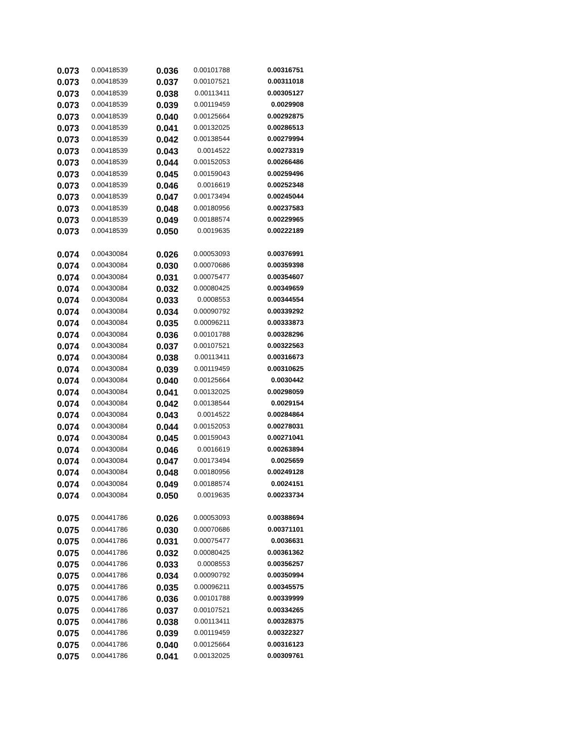| 0.073 | 0.00418539 | 0.036 | 0.00101788 | 0.00316751 |
| 0.073 | 0.00418539 | 0.037 | 0.00107521 | 0.00311018 |
| 0.073 | 0.00418539 | 0.038 | 0.00113411 | 0.00305127 |
| 0.073 | 0.00418539 | 0.039 | 0.00119459 | 0.0029908 |
| 0.073 | 0.00418539 | 0.040 | 0.00125664 | 0.00292875 |
| 0.073 | 0.00418539 | 0.041 | 0.00132025 | 0.00286513 |
| 0.073 | 0.00418539 | 0.042 | 0.00138544 | 0.00279994 |
| 0.073 | 0.00418539 | 0.043 | 0.0014522 | 0.00273319 |
| 0.073 | 0.00418539 | 0.044 | 0.00152053 | 0.00266486 |
| 0.073 | 0.00418539 | 0.045 | 0.00159043 | 0.00259496 |
| 0.073 | 0.00418539 | 0.046 | 0.0016619 | 0.00252348 |
| 0.073 | 0.00418539 | 0.047 | 0.00173494 | 0.00245044 |
| 0.073 | 0.00418539 | 0.048 | 0.00180956 | 0.00237583 |
| 0.073 | 0.00418539 | 0.049 | 0.00188574 | 0.00229965 |
| 0.073 | 0.00418539 | 0.050 | 0.0019635 | 0.00222189 |
| 0.074 | 0.00430084 | 0.026 | 0.00053093 | 0.00376991 |
| 0.074 | 0.00430084 | 0.030 | 0.00070686 | 0.00359398 |
| 0.074 | 0.00430084 | 0.031 | 0.00075477 | 0.00354607 |
| 0.074 | 0.00430084 | 0.032 | 0.00080425 | 0.00349659 |
| 0.074 | 0.00430084 | 0.033 | 0.0008553 | 0.00344554 |
| 0.074 | 0.00430084 | 0.034 | 0.00090792 | 0.00339292 |
| 0.074 | 0.00430084 | 0.035 | 0.00096211 | 0.00333873 |
| 0.074 | 0.00430084 | 0.036 | 0.00101788 | 0.00328296 |
| 0.074 | 0.00430084 | 0.037 | 0.00107521 | 0.00322563 |
| 0.074 | 0.00430084 | 0.038 | 0.00113411 | 0.00316673 |
| 0.074 | 0.00430084 | 0.039 | 0.00119459 | 0.00310625 |
| 0.074 | 0.00430084 | 0.040 | 0.00125664 | 0.0030442 |
| 0.074 | 0.00430084 | 0.041 | 0.00132025 | 0.00298059 |
| 0.074 | 0.00430084 | 0.042 | 0.00138544 | 0.0029154 |
| 0.074 | 0.00430084 | 0.043 | 0.0014522 | 0.00284864 |
| 0.074 | 0.00430084 | 0.044 | 0.00152053 | 0.00278031 |
| 0.074 | 0.00430084 | 0.045 | 0.00159043 | 0.00271041 |
| 0.074 | 0.00430084 | 0.046 | 0.0016619 | 0.00263894 |
| 0.074 | 0.00430084 | 0.047 | 0.00173494 | 0.0025659 |
| 0.074 | 0.00430084 | 0.048 | 0.00180956 | 0.00249128 |
| 0.074 | 0.00430084 | 0.049 | 0.00188574 | 0.0024151 |
| 0.074 | 0.00430084 | 0.050 | 0.0019635 | 0.00233734 |
| 0.075 | 0.00441786 | 0.026 | 0.00053093 | 0.00388694 |
| 0.075 | 0.00441786 | 0.030 | 0.00070686 | 0.00371101 |
| 0.075 | 0.00441786 | 0.031 | 0.00075477 | 0.0036631 |
| 0.075 | 0.00441786 | 0.032 | 0.00080425 | 0.00361362 |
| 0.075 | 0.00441786 | 0.033 | 0.0008553 | 0.00356257 |
| 0.075 | 0.00441786 | 0.034 | 0.00090792 | 0.00350994 |
| 0.075 | 0.00441786 | 0.035 | 0.00096211 | 0.00345575 |
| 0.075 | 0.00441786 | 0.036 | 0.00101788 | 0.00339999 |
| 0.075 | 0.00441786 | 0.037 | 0.00107521 | 0.00334265 |
| 0.075 | 0.00441786 | 0.038 | 0.00113411 | 0.00328375 |
| 0.075 | 0.00441786 | 0.039 | 0.00119459 | 0.00322327 |
| 0.075 | 0.00441786 | 0.040 | 0.00125664 | 0.00316123 |
| 0.075 | 0.00441786 | 0.041 | 0.00132025 | 0.00309761 |